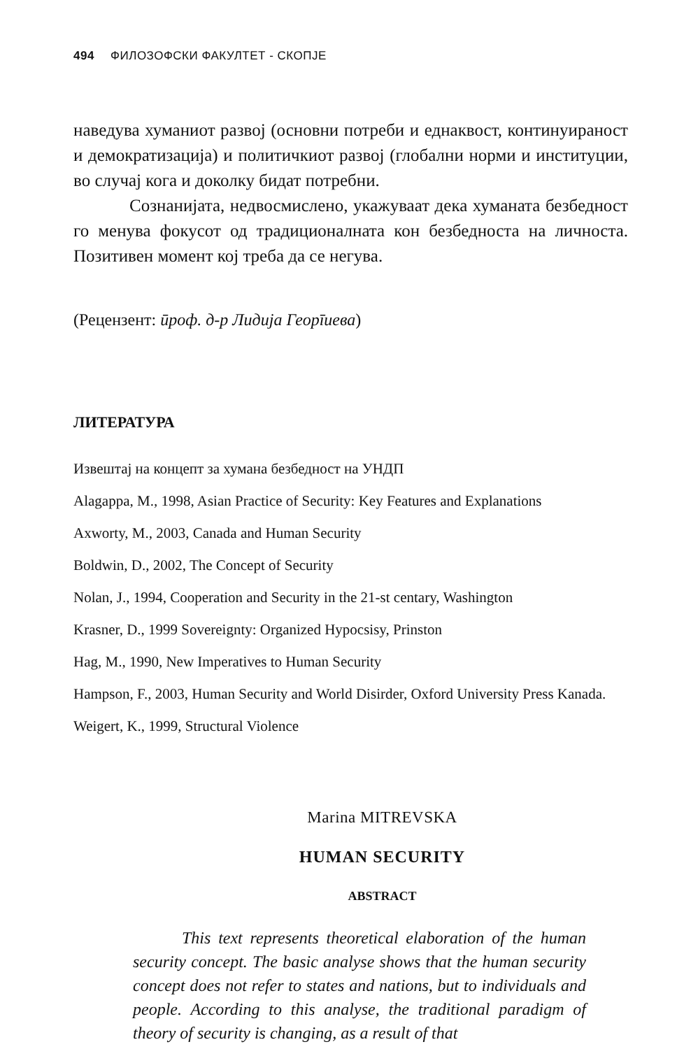494 ФИЛОЗОФСКИ ФАКУЛТЕТ - СКОПЈЕ
наведува хуманиот развој (основни потреби и еднаквост, континуираност и демократизација) и политичкиот развој (глобални норми и институции, во случај кога и доколку бидат потребни.
Сознанијата, недвосмислено, укажуваат дека хуманата безбедност го менува фокусот од традиционалната кон безбедноста на личноста. Позитивен момент кој треба да се негува.
(Рецензент: ӣроф. д-р Лидија Георīиева)
ЛИТЕРАТУРА
Извештај на концепт за хумана безбедност на УНДП
Alagappa, M., 1998, Asian Practice of Security: Key Features and Explanations
Axworty, M., 2003, Canada and Human Security
Boldwin, D., 2002, The Concept of Security
Nolan, J., 1994, Cooperation and Security in the 21-st centary, Washington
Krasner, D., 1999 Sovereignty: Organized Hypocsisy, Prinston
Hag, M., 1990, New Imperatives to Human Security
Hampson, F., 2003, Human Security and World Disirder, Oxford University Press Kanada.
Weigert, K., 1999, Structural Violence
Marina MITREVSKA
HUMAN SECURITY
ABSTRACT
This text represents theoretical elaboration of the human security concept. The basic analyse shows that the human security concept does not refer to states and nations, but to individuals and people. According to this analyse, the traditional paradigm of theory of security is changing, as a result of that